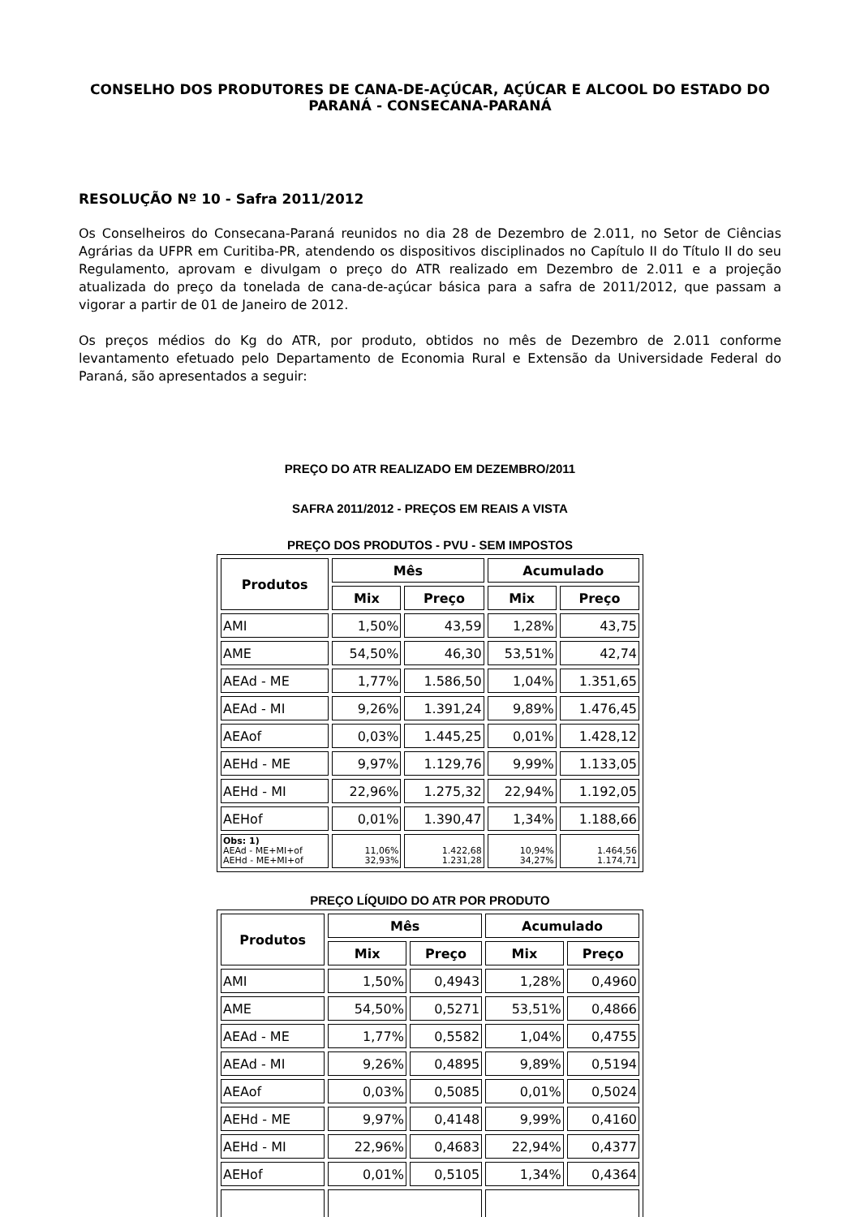CONSELHO DOS PRODUTORES DE CANA-DE-AÇÚCAR, AÇÚCAR E ALCOOL DO ESTADO DO PARANÁ - CONSECANA-PARANÁ
RESOLUÇÃO Nº 10 - Safra 2011/2012
Os Conselheiros do Consecana-Paraná reunidos no dia 28 de Dezembro de 2.011, no Setor de Ciências Agrárias da UFPR em Curitiba-PR, atendendo os dispositivos disciplinados no Capítulo II do Título II do seu Regulamento, aprovam e divulgam o preço do ATR realizado em Dezembro de 2.011 e a projeção atualizada do preço da tonelada de cana-de-açúcar básica para a safra de 2011/2012, que passam a vigorar a partir de 01 de Janeiro de 2012.
Os preços médios do Kg do ATR, por produto, obtidos no mês de Dezembro de 2.011 conforme levantamento efetuado pelo Departamento de Economia Rural e Extensão da Universidade Federal do Paraná, são apresentados a seguir:
PREÇO DO ATR REALIZADO EM DEZEMBRO/2011
SAFRA 2011/2012 - PREÇOS EM REAIS A VISTA
PREÇO DOS PRODUTOS - PVU - SEM IMPOSTOS
| Produtos | Mês | | Acumulado | |
| --- | --- | --- | --- | --- |
| | Mix | Preço | Mix | Preço |
| AMI | 1,50% | 43,59 | 1,28% | 43,75 |
| AME | 54,50% | 46,30 | 53,51% | 42,74 |
| AEAd - ME | 1,77% | 1.586,50 | 1,04% | 1.351,65 |
| AEAd - MI | 9,26% | 1.391,24 | 9,89% | 1.476,45 |
| AEAof | 0,03% | 1.445,25 | 0,01% | 1.428,12 |
| AEHd - ME | 9,97% | 1.129,76 | 9,99% | 1.133,05 |
| AEHd - MI | 22,96% | 1.275,32 | 22,94% | 1.192,05 |
| AEHof | 0,01% | 1.390,47 | 1,34% | 1.188,66 |
| Obs: 1) AEAd - ME+MI+of AEHd - ME+MI+of | 11,06% 32,93% | 1.422,68 1.231,28 | 10,94% 34,27% | 1.464,56 1.174,71 |
PREÇO LÍQUIDO DO ATR POR PRODUTO
| Produtos | Mês | | Acumulado | |
| --- | --- | --- | --- | --- |
| | Mix | Preço | Mix | Preço |
| AMI | 1,50% | 0,4943 | 1,28% | 0,4960 |
| AME | 54,50% | 0,5271 | 53,51% | 0,4866 |
| AEAd - ME | 1,77% | 0,5582 | 1,04% | 0,4755 |
| AEAd - MI | 9,26% | 0,4895 | 9,89% | 0,5194 |
| AEAof | 0,03% | 0,5085 | 0,01% | 0,5024 |
| AEHd - ME | 9,97% | 0,4148 | 9,99% | 0,4160 |
| AEHd - MI | 22,96% | 0,4683 | 22,94% | 0,4377 |
| AEHof | 0,01% | 0,5105 | 1,34% | 0,4364 |